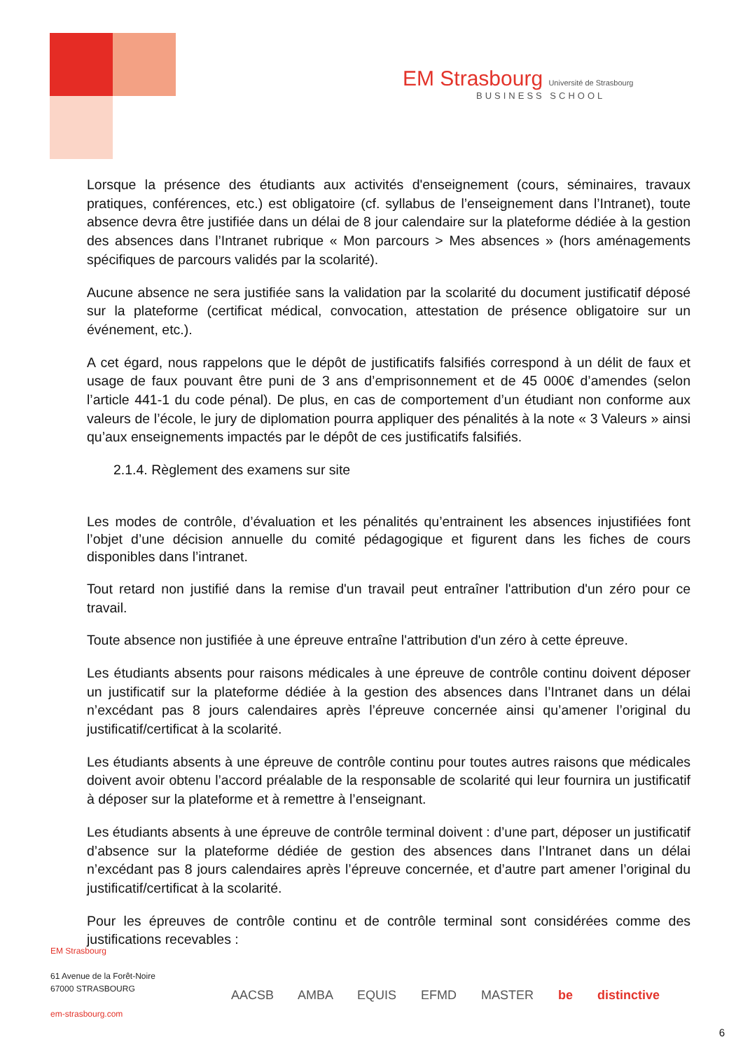EM Strasbourg Université de Strasbourg
BUSINESS SCHOOL
Lorsque la présence des étudiants aux activités d'enseignement (cours, séminaires, travaux pratiques, conférences, etc.) est obligatoire (cf. syllabus de l’enseignement dans l’Intranet), toute absence devra être justifiée dans un délai de 8 jour calendaire sur la plateforme dédiée à la gestion des absences dans l’Intranet rubrique « Mon parcours > Mes absences » (hors aménagements spécifiques de parcours validés par la scolarité).
Aucune absence ne sera justifiée sans la validation par la scolarité du document justificatif déposé sur la plateforme (certificat médical, convocation, attestation de présence obligatoire sur un événement, etc.).
A cet égard, nous rappelons que le dépôt de justificatifs falsifiés correspond à un délit de faux et usage de faux pouvant être puni de 3 ans d’emprisonnement et de 45 000€ d’amendes (selon l’article 441-1 du code pénal). De plus, en cas de comportement d’un étudiant non conforme aux valeurs de l’école, le jury de diplomation pourra appliquer des pénalités à la note « 3 Valeurs » ainsi qu’aux enseignements impactés par le dépôt de ces justificatifs falsifiés.
2.1.4. Règlement des examens sur site
Les modes de contrôle, d’évaluation et les pénalités qu’entrainent les absences injustifiées font l’objet d’une décision annuelle du comité pédagogique et figurent dans les fiches de cours disponibles dans l’intranet.
Tout retard non justifié dans la remise d'un travail peut entraîner l'attribution d'un zéro pour ce travail.
Toute absence non justifiée à une épreuve entraîne l'attribution d'un zéro à cette épreuve.
Les étudiants absents pour raisons médicales à une épreuve de contrôle continu doivent déposer un justificatif sur la plateforme dédiée à la gestion des absences dans l’Intranet dans un délai n’excédant pas 8 jours calendaires après l’épreuve concernée ainsi qu’amener l’original du justificatif/certificat à la scolarité.
Les étudiants absents à une épreuve de contrôle continu pour toutes autres raisons que médicales doivent avoir obtenu l’accord préalable de la responsable de scolarité qui leur fournira un justificatif à déposer sur la plateforme et à remettre à l’enseignant.
Les étudiants absents à une épreuve de contrôle terminal doivent : d’une part, déposer un justificatif d’absence sur la plateforme dédiée de gestion des absences dans l’Intranet dans un délai n’excédant pas 8 jours calendaires après l’épreuve concernée, et d’autre part amener l’original du justificatif/certificat à la scolarité.
Pour les épreuves de contrôle continu et de contrôle terminal sont considérées comme des justifications recevables :
EM Strasbourg
61 Avenue de la Forêt-Noire
67000 STRASBOURG
em-strasbourg.com
AACSB AMBA EQUIS EFMD MASTER be distinctive
6